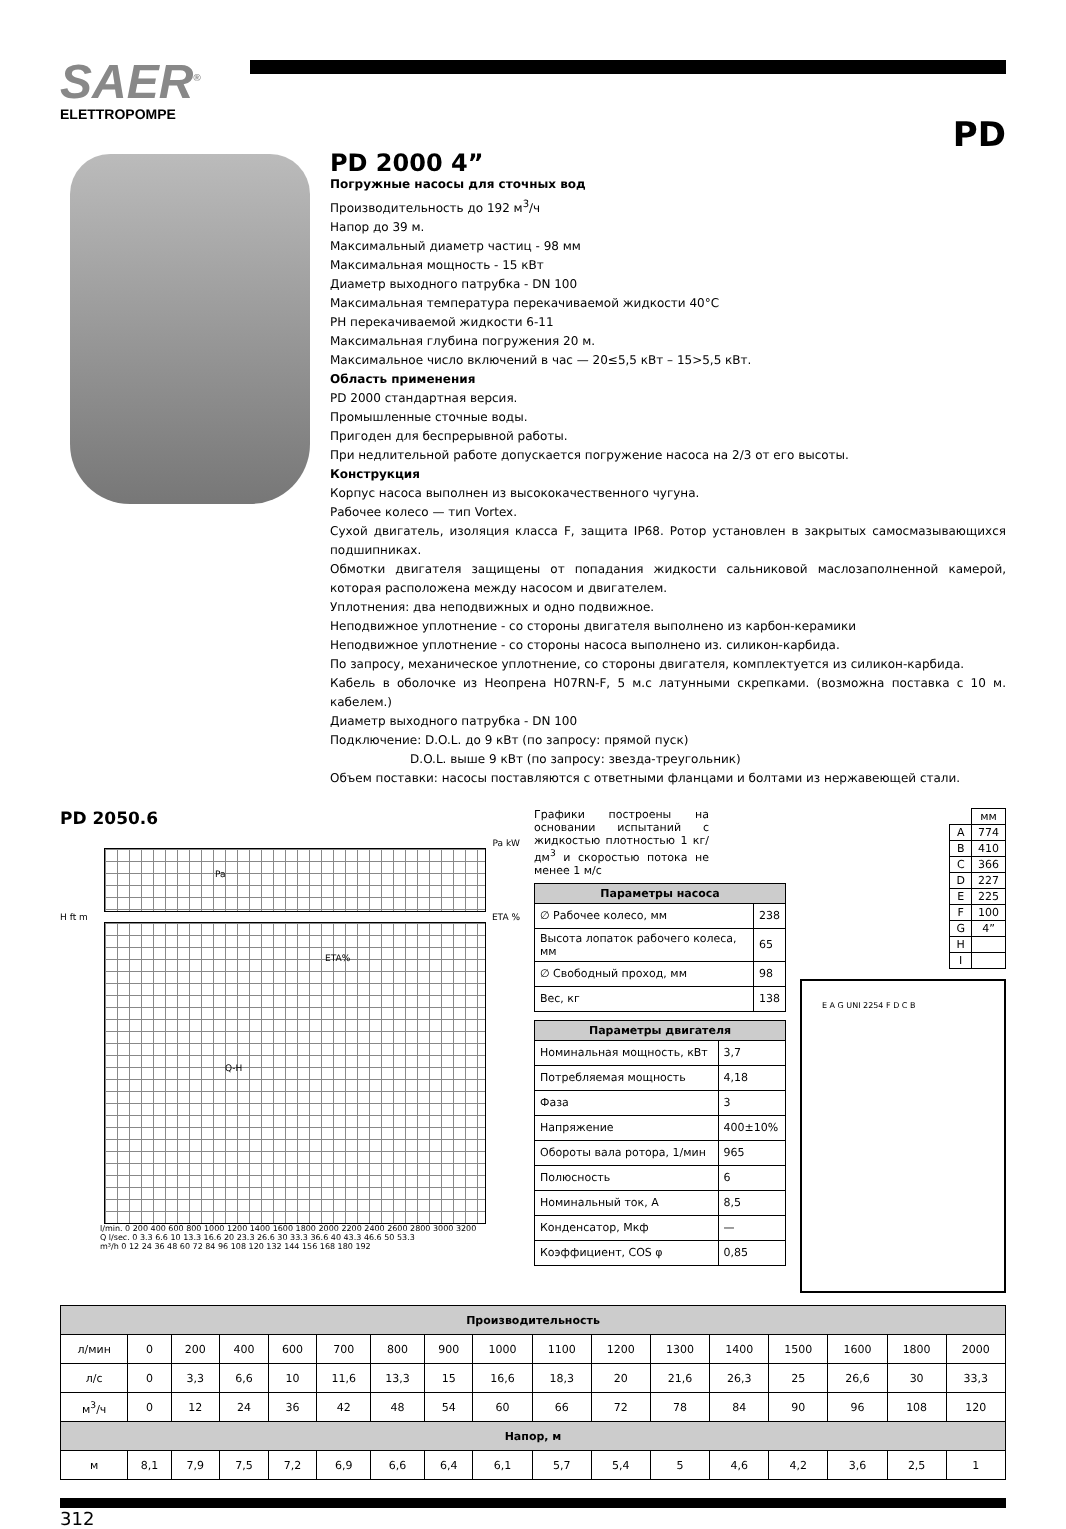SAER<sup>®</sup>
ELETTROPOMPE
PD
PD 2000 4”
Погружные насосы для сточных вод
Производительность до 192 м<sup>3</sup>/ч
Напор до 39 м.
Максимальный диаметр частиц - 98 мм
Максимальная мощность - 15 кВт
Диаметр выходного патрубка - DN 100
Максимальная температура перекачиваемой жидкости 40°C
PH перекачиваемой жидкости 6-11
Максимальная глубина погружения 20 м.
Максимальное число включений в час — 20≤5,5 кВт – 15>5,5 кВт.
Область применения
PD 2000 стандартная версия.
Промышленные сточные воды.
Пригоден для беспрерывной работы.
При недлительной работе допускается погружение насоса на 2/3 от его высоты.
Конструкция
Корпус насоса выполнен из высококачественного чугуна.
Рабочее колесо — тип Vortex.
Сухой двигатель, изоляция класса F, защита IP68. Ротор установлен в закрытых самосмазывающихся подшипниках.
Обмотки двигателя защищены от попадания жидкости сальниковой маслозаполненной камерой, которая расположена между насосом и двигателем.
Уплотнения: два неподвижных и одно подвижное.
Неподвижное уплотнение - со стороны двигателя выполнено из карбон-керамики
Неподвижное уплотнение - со стороны насоса выполнено из. силикон-карбида.
По запросу, механическое уплотнение, со стороны двигателя, комплектуется из силикон-карбида.
Кабель в оболочке из Неопрена H07RN-F, 5 м.с латунными скрепками. (возможна поставка с 10 м. кабелем.)
Диаметр выходного патрубка - DN 100
Подключение: D.O.L. до 9 кВт (по запросу: прямой пуск)
D.O.L. выше 9 кВт (по запросу: звезда-треугольник)
Объем поставки: насосы поставляются с ответными фланцами и болтами из нержавеющей стали.
PD 2050.6
Pa kW
Pa
H ft m ETA %
ETA%
Q-H
l/min. 0 200 400 600 800 1000 1200 1400 1600 1800 2000 2200 2400 2600 2800 3000 3200
Q l/sec. 0 3.3 6.6 10 13.3 16.6 20 23.3 26.6 30 33.3 36.6 40 43.3 46.6 50 53.3
m³/h 0 12 24 36 48 60 72 84 96 108 120 132 144 156 168 180 192
Графики построены на основании испытаний с жидкостью плотностью 1 кг/дм<sup>3</sup> и скоростью потока не менее 1 м/с
| Параметры насоса | |
| --- | --- |
| ∅ Рабочее колесо, мм | 238 |
| Высота лопаток рабочего колеса, мм | 65 |
| ∅ Свободный проход, мм | 98 |
| Вес, кг | 138 |
| Параметры двигателя | |
| --- | --- |
| Номинальная мощность, кВт | 3,7 |
| Потребляемая мощность | 4,18 |
| Фаза | 3 |
| Напряжение | 400±10% |
| Обороты вала ротора, 1/мин | 965 |
| Полюсность | 6 |
| Номинальный ток, А | 8,5 |
| Конденсатор, Мкф | — |
| Коэффициент, COS φ | 0,85 |
| | мм |
| A | 774 |
| B | 410 |
| C | 366 |
| D | 227 |
| E | 225 |
| F | 100 |
| G | 4” |
| H | |
| I | |
E A G UNI 2254 F D C B
| Производительность | | | | | | | | | | | | | | | | |
| --- | --- | --- | --- | --- | --- | --- | --- | --- | --- | --- | --- | --- | --- | --- | --- | --- |
| л/мин | 0 | 200 | 400 | 600 | 700 | 800 | 900 | 1000 | 1100 | 1200 | 1300 | 1400 | 1500 | 1600 | 1800 | 2000 |
| л/с | 0 | 3,3 | 6,6 | 10 | 11,6 | 13,3 | 15 | 16,6 | 18,3 | 20 | 21,6 | 26,3 | 25 | 26,6 | 30 | 33,3 |
| м<sup>3</sup>/ч | 0 | 12 | 24 | 36 | 42 | 48 | 54 | 60 | 66 | 72 | 78 | 84 | 90 | 96 | 108 | 120 |
| Напор, м | | | | | | | | | | | | | | | | |
| м | 8,1 | 7,9 | 7,5 | 7,2 | 6,9 | 6,6 | 6,4 | 6,1 | 5,7 | 5,4 | 5 | 4,6 | 4,2 | 3,6 | 2,5 | 1 |
312